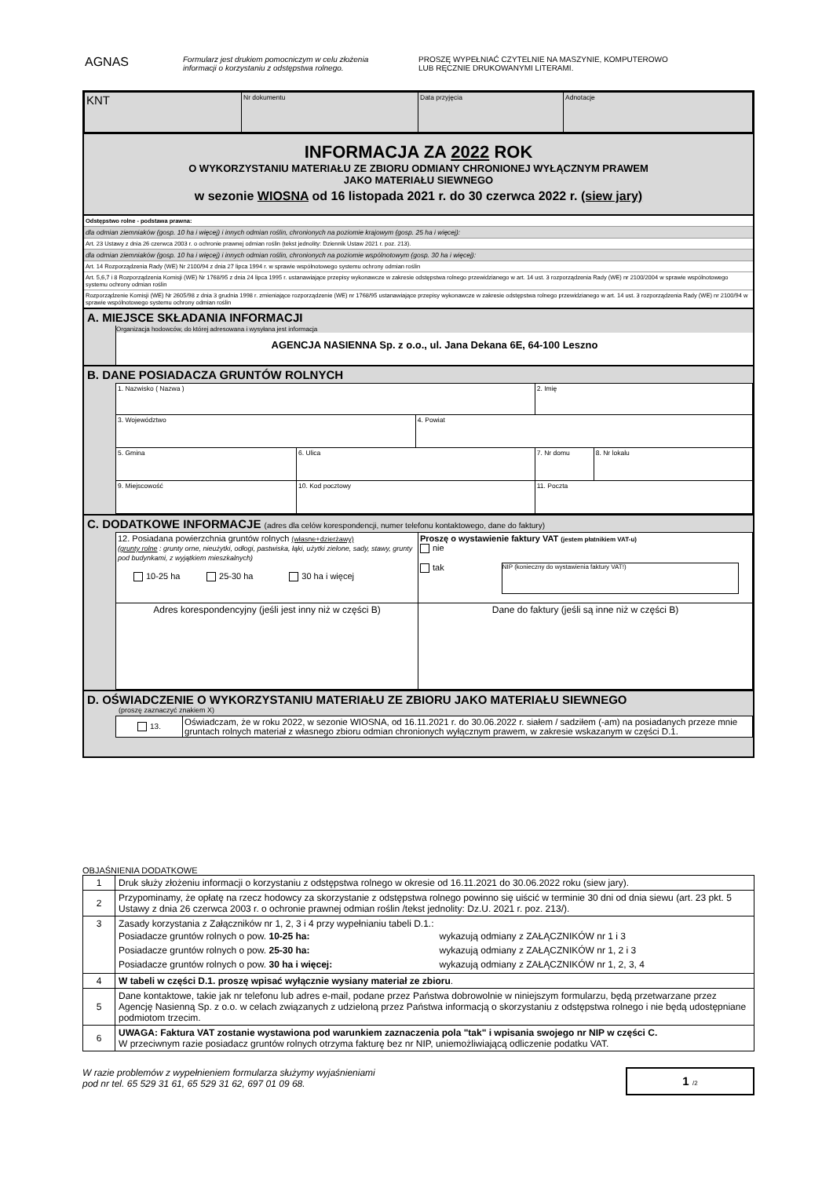AGNAS
Formularz jest drukiem pomocniczym w celu złożenia
informacji o korzystaniu z odstępstwa rolnego.
PROSZĘ WYPEŁNIAĆ CZYTELNIE NA MASZYNIE, KOMPUTEROWO
LUB RĘCZNIE DRUKOWANYMI LITERAMI.
| KNT | Nr dokumentu | Data przyjęcia | Adnotacje |
INFORMACJA ZA 2022 ROK
O WYKORZYSTANIU MATERIAŁU ZE ZBIORU ODMIANY CHRONIONEJ WYŁĄCZNYM PRAWEM
JAKO MATERIAŁU SIEWNEGO
w sezonie WIOSNA od 16 listopada 2021 r. do 30 czerwca 2022 r. (siew jary)
Odstępstwo rolne - podstawa prawna:
dla odmian ziemniaków (gosp. 10 ha i więcej) i innych odmian roślin, chronionych na poziomie krajowym (gosp. 25 ha i więcej):
Art. 23 Ustawy z dnia 26 czerwca 2003 r. o ochronie prawnej odmian roślin (tekst jednolity: Dziennik Ustaw 2021 r. poz. 213).
dla odmian ziemniaków (gosp. 10 ha i więcej) i innych odmian roślin, chronionych na poziomie wspólnotowym (gosp. 30 ha i więcej):
Art. 14 Rozporządzenia Rady (WE) Nr 2100/94 z dnia 27 lipca 1994 r. w sprawie wspólnotowego systemu ochrony odmian roślin
Art. 5,6,7 i 8 Rozporządzenia Komisji (WE) Nr 1768/95 z dnia 24 lipca 1995 r. ustanawiające przepisy wykonawcze w zakresie odstępstwa rolnego przewidzianego w art. 14 ust. 3 rozporządzenia Rady (WE) nr 2100/2004 w sprawie wspólnotowego systemu ochrony odmian roślin
Rozporządzenie Komisji (WE) Nr 2605/98 z dnia 3 grudnia 1998 r. zmieniające rozporządzenie (WE) nr 1768/95 ustanawiające przepisy wykonawcze w zakresie odstępstwa rolnego przewidzianego w art. 14 ust. 3 rozporządzenia Rady (WE) nr 2100/94 w sprawie wspólnotowego systemu ochrony odmian roślin
A. MIEJSCE SKŁADANIA INFORMACJI
Organizacja hodowców, do której adresowana i wysyłana jest informacja
AGENCJA NASIENNA Sp. z o.o., ul. Jana Dekana 6E, 64-100 Leszno
B. DANE POSIADACZA GRUNTÓW ROLNYCH
| 1. Nazwisko ( Nazwa ) | | | | | 2. Imię | |
| 3. Województwo | | | 4. Powiat | | | |
| 5. Gmina | 6. Ulica | | | | 7. Nr domu | 8. Nr lokalu |
| 9. Miejscowość | | 10. Kod pocztowy | | 11. Poczta | | |
C. DODATKOWE INFORMACJE (adres dla celów korespondencji, numer telefonu kontaktowego, dane do faktury)
| 12. Posiadana powierzchnia gruntów rolnych (własne+dzierżawy) (grunty rolne : grunty orne, nieużytki, odłogi, pastwiska, łąki, użytki zielone, sady, stawy, grunty pod budynkami, z wyjątkiem mieszkalnych) 10-25 ha 25-30 ha 30 ha i więcej | Proszę o wystawienie faktury VAT (jestem płatnikiem VAT-u) nie tak NIP (konieczny do wystawienia faktury VAT!) |
| Adres korespondencyjny (jeśli jest inny niż w części B) | Dane do faktury (jeśli są inne niż w części B) |
D. OŚWIADCZENIE O WYKORZYSTANIU MATERIAŁU ZE ZBIORU JAKO MATERIAŁU SIEWNEGO
(proszę zaznaczyć znakiem X)
| 13. | Oświadczam, że w roku 2022, w sezonie WIOSNA, od 16.11.2021 r. do 30.06.2022 r. siałem / sadziłem (-am) na posiadanych przeze mnie gruntach rolnych materiał z własnego zbioru odmian chronionych wyłącznym prawem, w zakresie wskazanym w części D.1. |
OBJAŚNIENIA DODATKOWE
| 1 | Druk służy złożeniu informacji o korzystaniu z odstępstwa rolnego w okresie od 16.11.2021 do 30.06.2022 roku (siew jary). |
| 2 | Przypominamy, że opłatę na rzecz hodowcy za skorzystanie z odstępstwa rolnego powinno się uiścić w terminie 30 dni od dnia siewu (art. 23 pkt. 5 Ustawy z dnia 26 czerwca 2003 r. o ochronie prawnej odmian roślin /tekst jednolity: Dz.U. 2021 r. poz. 213/). |
| 3 | Zasady korzystania z Załączników nr 1, 2, 3 i 4 przy wypełnianiu tabeli D.1.: / Posiadacze gruntów rolnych o pow. 10-25 ha: / wykazują odmiany z ZAŁĄCZNIKÓW nr 1 i 3 / / Posiadacze gruntów rolnych o pow. 25-30 ha: / wykazują odmiany z ZAŁĄCZNIKÓW nr 1, 2 i 3 / / Posiadacze gruntów rolnych o pow. 30 ha i więcej: / wykazują odmiany z ZAŁĄCZNIKÓW nr 1, 2, 3, 4 / |
| 4 | W tabeli w części D.1. proszę wpisać wyłącznie wysiany materiał ze zbioru . |
| 5 | Dane kontaktowe, takie jak nr telefonu lub adres e-mail, podane przez Państwa dobrowolnie w niniejszym formularzu, będą przetwarzane przez Agencję Nasienną Sp. z o.o. w celach związanych z udzieloną przez Państwa informacją o skorzystaniu z odstępstwa rolnego i nie będą udostępniane podmiotom trzecim. |
| 6 | UWAGA: Faktura VAT zostanie wystawiona pod warunkiem zaznaczenia pola "tak" i wpisania swojego nr NIP w części C. W przeciwnym razie posiadacz gruntów rolnych otrzyma fakturę bez nr NIP, uniemożliwiającą odliczenie podatku VAT. |
W razie problemów z wypełnieniem formularza służymy wyjaśnieniami
pod nr tel. 65 529 31 61, 65 529 31 62, 697 01 09 68.
1 /2